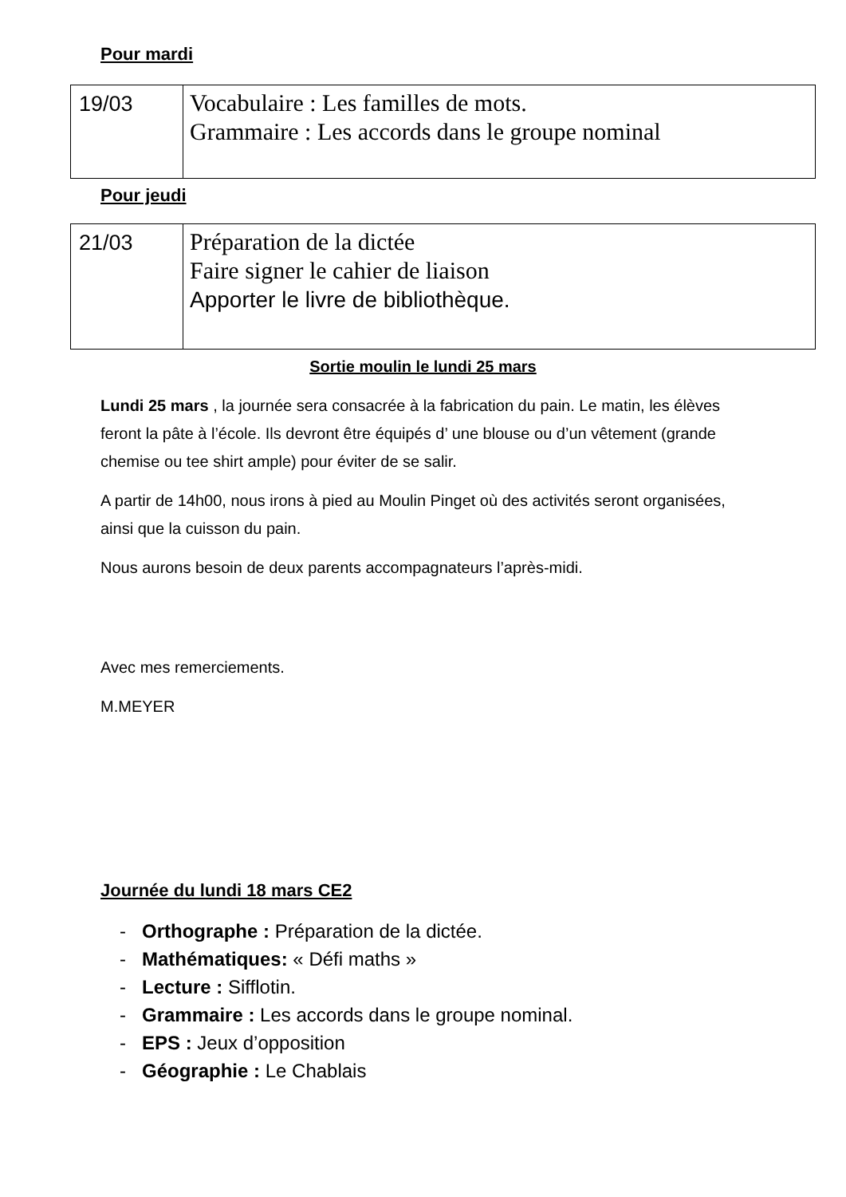Pour mardi
| 19/03 | Vocabulaire : Les familles de mots. Grammaire : Les accords dans le groupe nominal |
Pour jeudi
| 21/03 | Préparation de la dictée Faire signer le cahier de liaison Apporter le livre de bibliothèque. |
Sortie moulin le lundi 25 mars
Lundi 25 mars , la journée sera consacrée à la fabrication du pain. Le matin, les élèves feront la pâte à l’école. Ils devront être équipés d’ une blouse ou d’un vêtement (grande chemise ou tee shirt ample) pour éviter de se salir.
A partir de 14h00, nous irons à pied au Moulin Pinget où des activités seront organisées, ainsi que la cuisson du pain.
Nous aurons besoin de deux parents accompagnateurs l’après-midi.
Avec mes remerciements.
M.MEYER
Journée du lundi 18 mars CE2
- Orthographe : Préparation de la dictée.
- Mathématiques: « Défi maths »
- Lecture : Sifflotin.
- Grammaire : Les accords dans le groupe nominal.
- EPS : Jeux d’opposition
- Géographie : Le Chablais